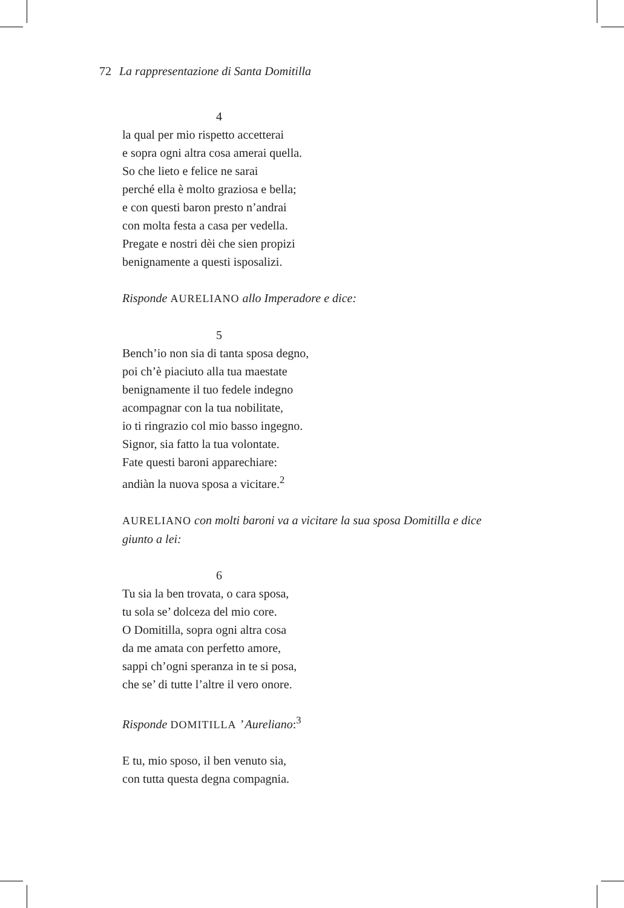72 La rappresentazione di Santa Domitilla
4
la qual per mio rispetto accetterai
e sopra ogni altra cosa amerai quella.
So che lieto e felice ne sarai
perché ella è molto graziosa e bella;
e con questi baron presto n’andrai
con molta festa a casa per vedella.
Pregate e nostri dèi che sien propizi
benignamente a questi isposalizi.
Risponde AURELIANO allo Imperadore e dice:
5
Bench’io non sia di tanta sposa degno,
poi ch’è piaciuto alla tua maestate
benignamente il tuo fedele indegno
acompagnar con la tua nobilitate,
io ti ringrazio col mio basso ingegno.
Signor, sia fatto la tua volontate.
Fate questi baroni apparechiare:
andiàn la nuova sposa a vicitare.<sup>2</sup>
AURELIANO con molti baroni va a vicitare la sua sposa Domitilla e dice giunto a lei:
6
Tu sia la ben trovata, o cara sposa,
tu sola se’ dolceza del mio core.
O Domitilla, sopra ogni altra cosa
da me amata con perfetto amore,
sappi ch’ogni speranza in te si posa,
che se’ di tutte l’altre il vero onore.
Risponde DOMITILLA ’ Aureliano:<sup>3</sup>
E tu, mio sposo, il ben venuto sia,
con tutta questa degna compagnia.